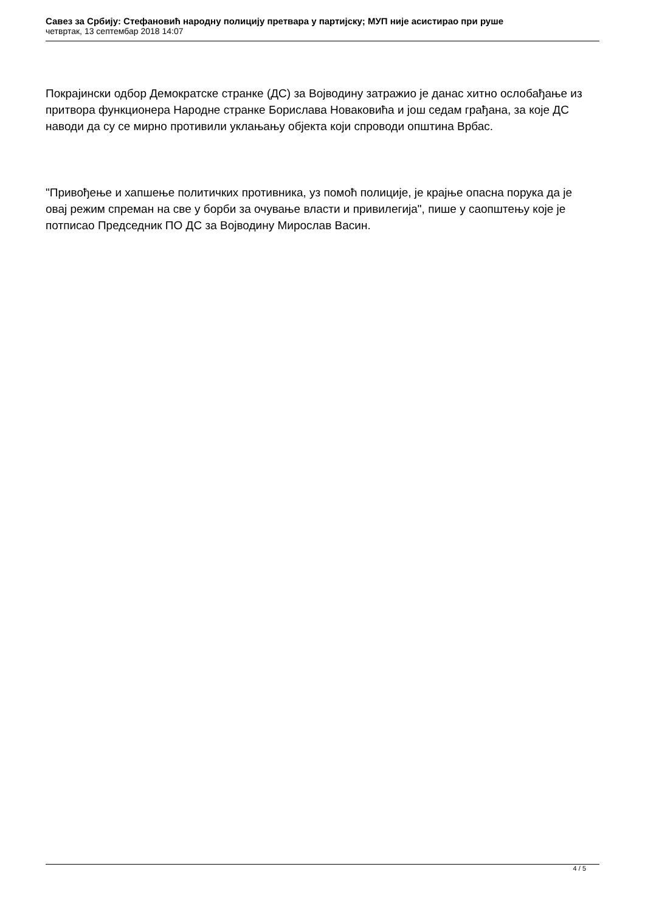Савез за Србију: Стефановић народну полицију претвара у партијску; МУП није асистирао при руше
четвртак, 13 септембар 2018 14:07
Покрајински одбор Демократске странке (ДС) за Војводину затражио је данас хитно ослобађање из притвора функционера Народне странке Борислава Новаковића и још седам грађана, за које ДС наводи да су се мирно противили уклањању објекта који спроводи општина Врбас.
"Привођење и хапшење политичких противника, уз помоћ полиције, је крајње опасна порука да је овај режим спреман на све у борби за очување власти и привилегија", пише у саопштењу које је потписао Председник ПО ДС за Војводину Мирослав Васин.
4 / 5